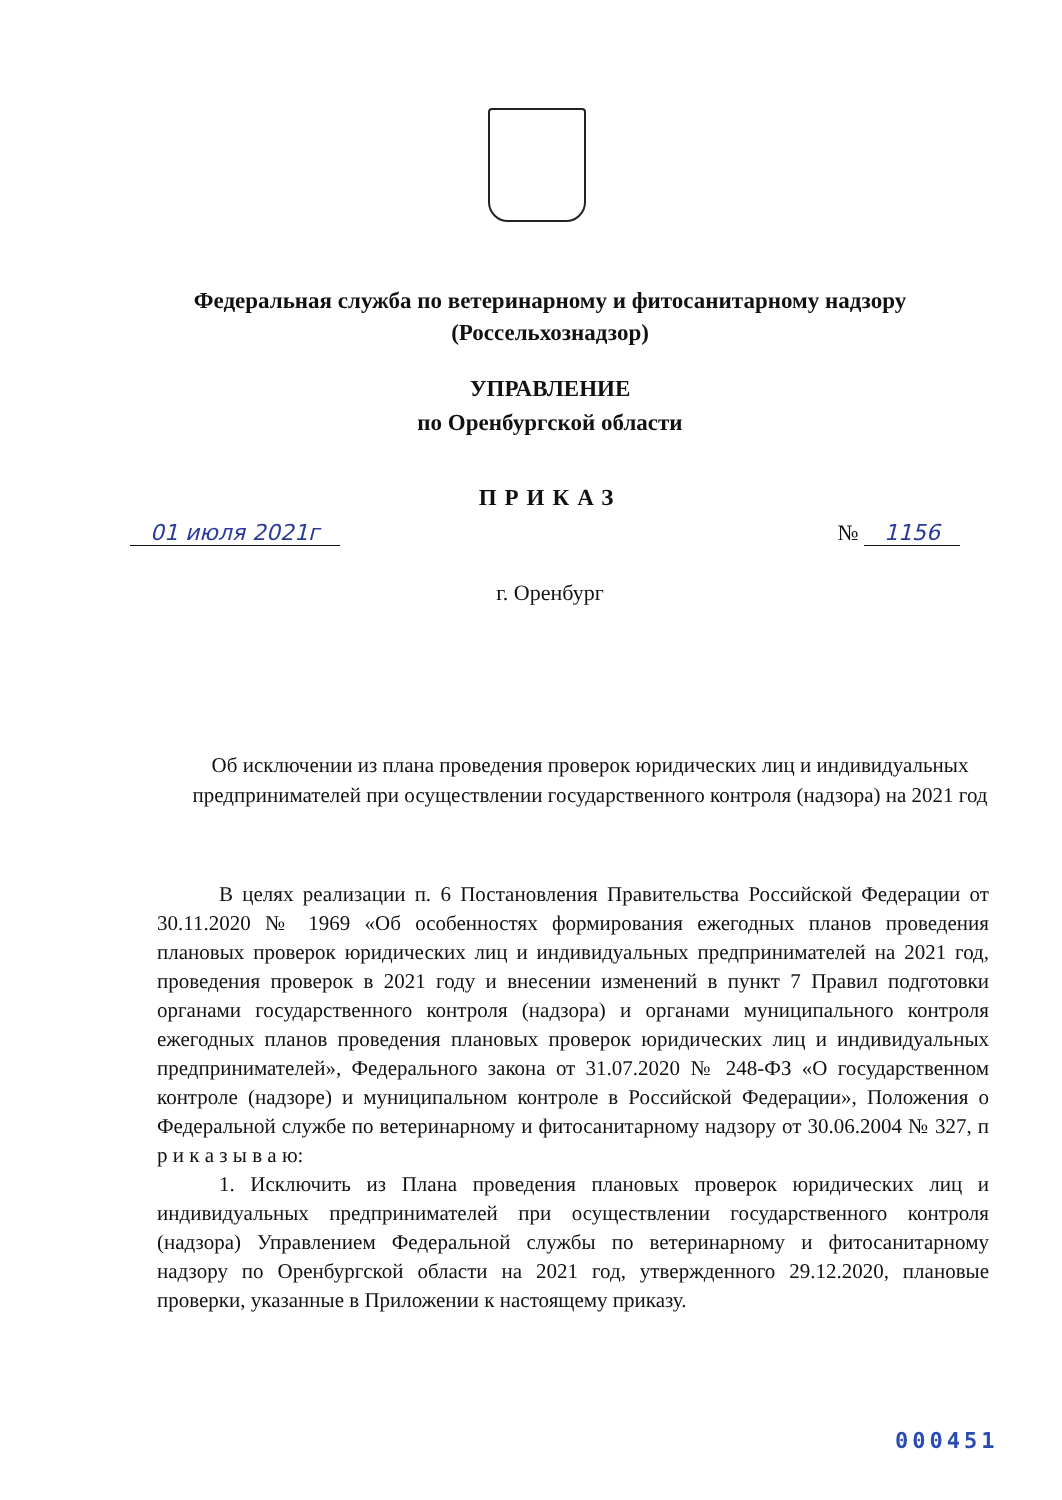Федеральная служба по ветеринарному и фитосанитарному надзору
(Россельхознадзор)
УПРАВЛЕНИЕ
по Оренбургской области
ПРИКАЗ
01 июля 2021г № 1156
г. Оренбург
Об исключении из плана проведения проверок юридических лиц и индивидуальных предпринимателей при осуществлении государственного контроля (надзора) на 2021 год
В целях реализации п. 6 Постановления Правительства Российской Федерации от 30.11.2020 № 1969 «Об особенностях формирования ежегодных планов проведения плановых проверок юридических лиц и индивидуальных предпринимателей на 2021 год, проведения проверок в 2021 году и внесении изменений в пункт 7 Правил подготовки органами государственного контроля (надзора) и органами муниципального контроля ежегодных планов проведения плановых проверок юридических лиц и индивидуальных предпринимателей», Федерального закона от 31.07.2020 № 248-ФЗ «О государственном контроле (надзоре) и муниципальном контроле в Российской Федерации», Положения о Федеральной службе по ветеринарному и фитосанитарному надзору от 30.06.2004 № 327, п р и к а з ы в а ю:
1. Исключить из Плана проведения плановых проверок юридических лиц и индивидуальных предпринимателей при осуществлении государственного контроля (надзора) Управлением Федеральной службы по ветеринарному и фитосанитарному надзору по Оренбургской области на 2021 год, утвержденного 29.12.2020, плановые проверки, указанные в Приложении к настоящему приказу.
000451